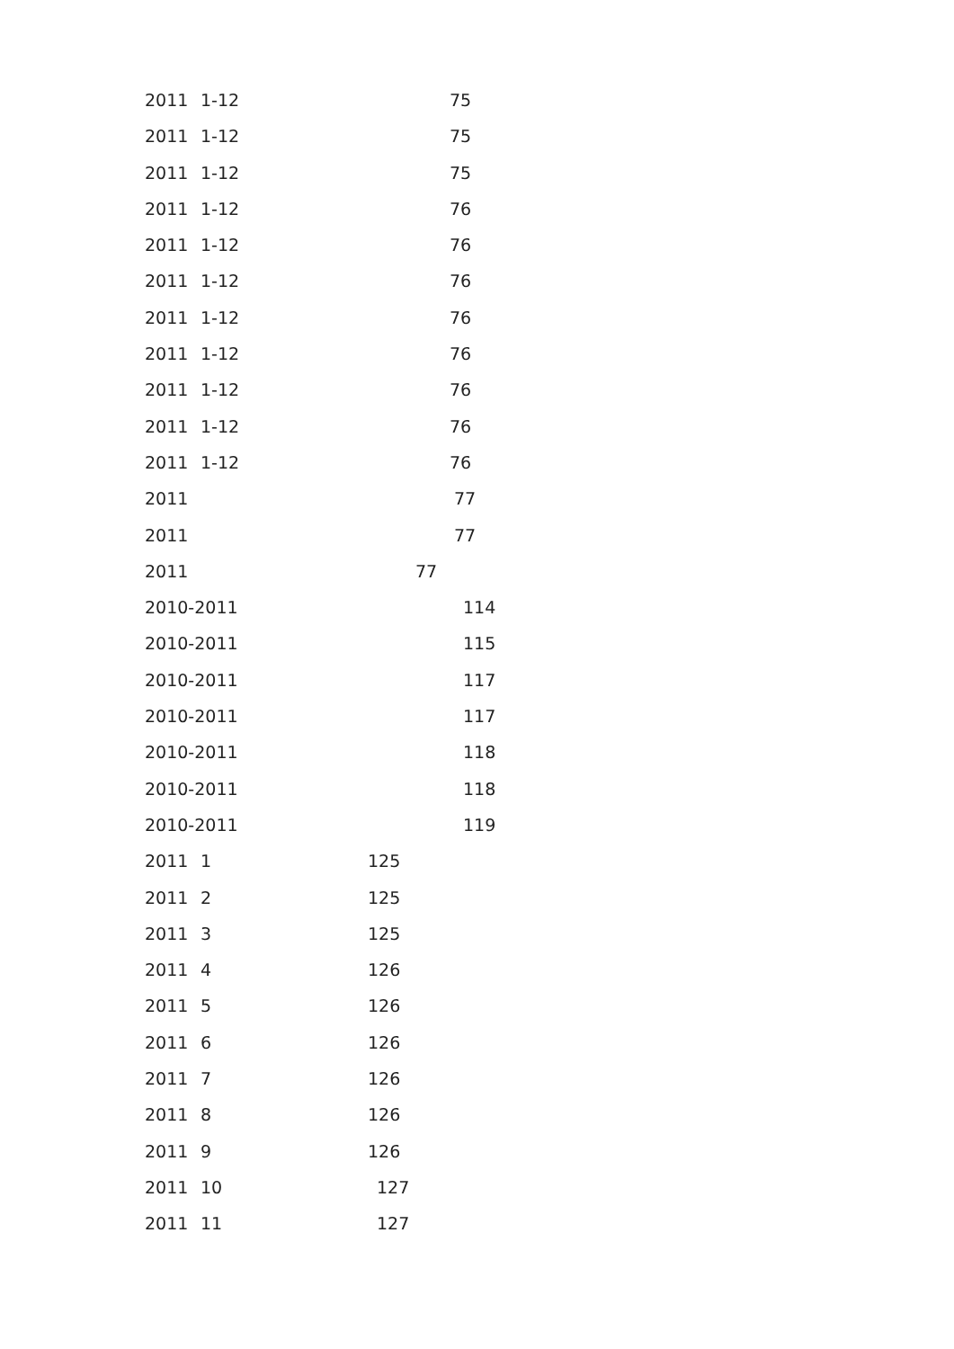2011 1-12 75
2011 1-12 75
2011 1-12 75
2011 1-12 76
2011 1-12 76
2011 1-12 76
2011 1-12 76
2011 1-12 76
2011 1-12 76
2011 1-12 76
2011 1-12 76
2011 77
2011 77
2011 77
2010-2011 114
2010-2011 115
2010-2011 117
2010-2011 117
2010-2011 118
2010-2011 118
2010-2011 119
2011 1 125
2011 2 125
2011 3 125
2011 4 126
2011 5 126
2011 6 126
2011 7 126
2011 8 126
2011 9 126
2011 10 127
2011 11 127